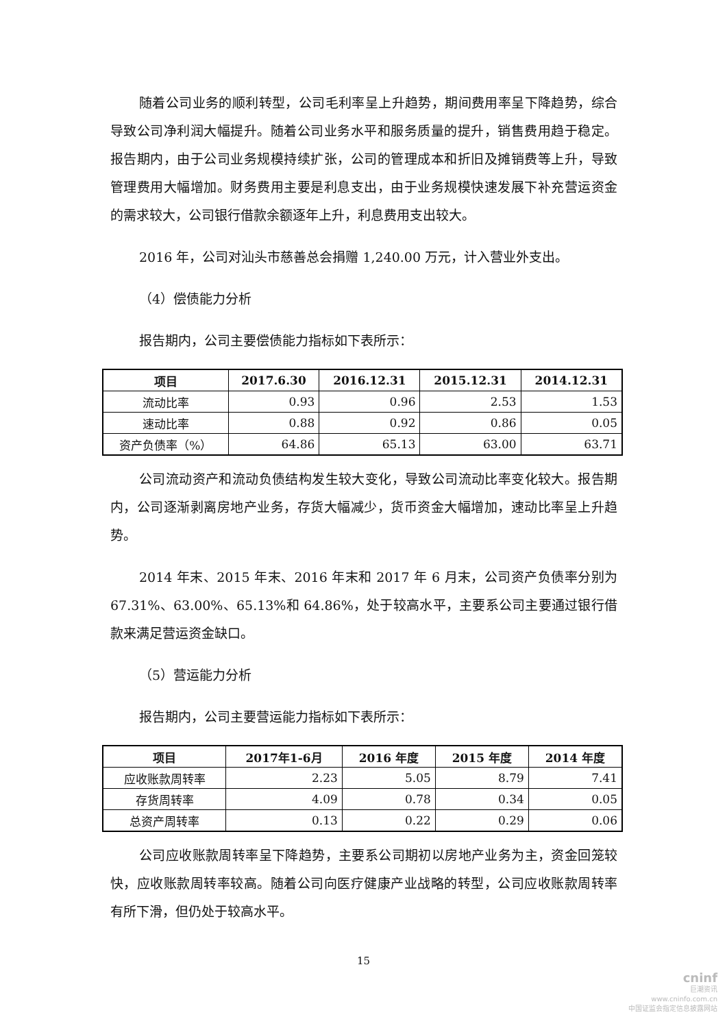随着公司业务的顺利转型，公司毛利率呈上升趋势，期间费用率呈下降趋势，综合导致公司净利润大幅提升。随着公司业务水平和服务质量的提升，销售费用趋于稳定。报告期内，由于公司业务规模持续扩张，公司的管理成本和折旧及摊销费等上升，导致管理费用大幅增加。财务费用主要是利息支出，由于业务规模快速发展下补充营运资金的需求较大，公司银行借款余额逐年上升，利息费用支出较大。
2016 年，公司对汕头市慈善总会捐赠 1,240.00 万元，计入营业外支出。
（4）偿债能力分析
报告期内，公司主要偿债能力指标如下表所示：
| 项目 | 2017.6.30 | 2016.12.31 | 2015.12.31 | 2014.12.31 |
| --- | --- | --- | --- | --- |
| 流动比率 | 0.93 | 0.96 | 2.53 | 1.53 |
| 速动比率 | 0.88 | 0.92 | 0.86 | 0.05 |
| 资产负债率（%） | 64.86 | 65.13 | 63.00 | 63.71 |
公司流动资产和流动负债结构发生较大变化，导致公司流动比率变化较大。报告期内，公司逐渐剥离房地产业务，存货大幅减少，货币资金大幅增加，速动比率呈上升趋势。
2014 年末、2015 年末、2016 年末和 2017 年 6 月末，公司资产负债率分别为 67.31%、63.00%、65.13%和 64.86%，处于较高水平，主要系公司主要通过银行借款来满足营运资金缺口。
（5）营运能力分析
报告期内，公司主要营运能力指标如下表所示：
| 项目 | 2017年1-6月 | 2016 年度 | 2015 年度 | 2014 年度 |
| --- | --- | --- | --- | --- |
| 应收账款周转率 | 2.23 | 5.05 | 8.79 | 7.41 |
| 存货周转率 | 4.09 | 0.78 | 0.34 | 0.05 |
| 总资产周转率 | 0.13 | 0.22 | 0.29 | 0.06 |
公司应收账款周转率呈下降趋势，主要系公司期初以房地产业务为主，资金回笼较快，应收账款周转率较高。随着公司向医疗健康产业战略的转型，公司应收账款周转率有所下滑，但仍处于较高水平。
15
cninf
巨潮资讯
www.cninfo.com.cn
中国证监会指定信息披露网站